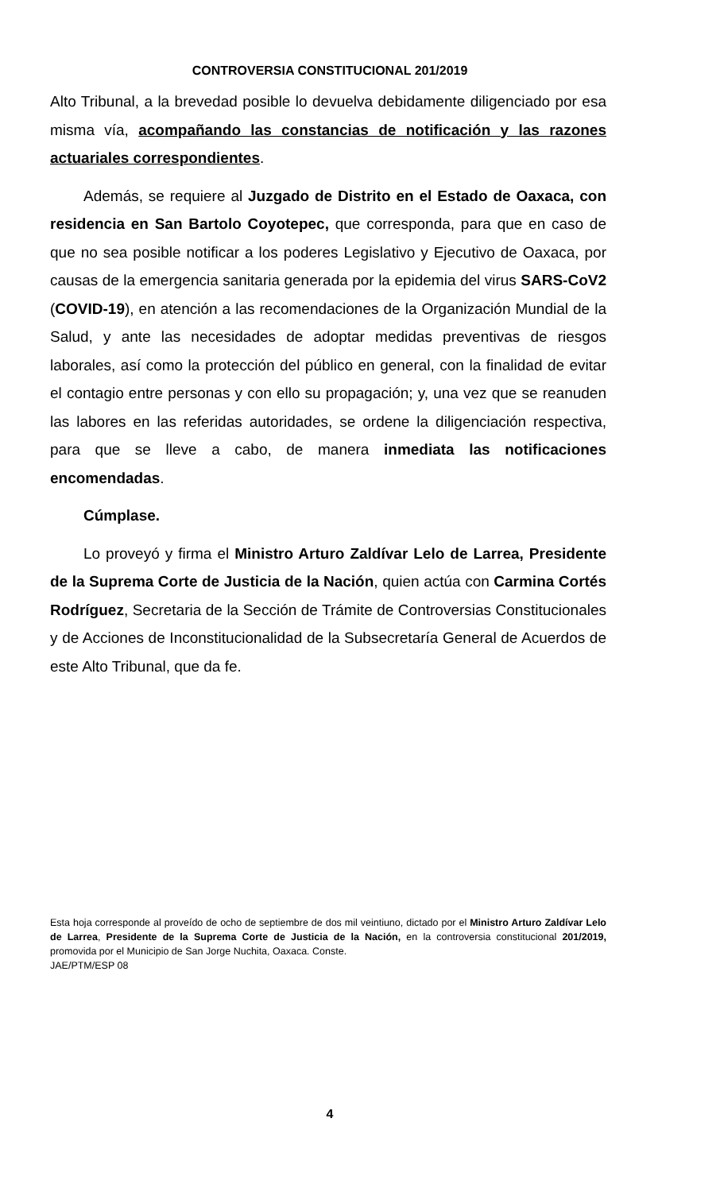CONTROVERSIA CONSTITUCIONAL 201/2019
Alto Tribunal, a la brevedad posible lo devuelva debidamente diligenciado por esa misma vía, acompañando las constancias de notificación y las razones actuariales correspondientes.
Además, se requiere al Juzgado de Distrito en el Estado de Oaxaca, con residencia en San Bartolo Coyotepec, que corresponda, para que en caso de que no sea posible notificar a los poderes Legislativo y Ejecutivo de Oaxaca, por causas de la emergencia sanitaria generada por la epidemia del virus SARS-CoV2 (COVID-19), en atención a las recomendaciones de la Organización Mundial de la Salud, y ante las necesidades de adoptar medidas preventivas de riesgos laborales, así como la protección del público en general, con la finalidad de evitar el contagio entre personas y con ello su propagación; y, una vez que se reanuden las labores en las referidas autoridades, se ordene la diligenciación respectiva, para que se lleve a cabo, de manera inmediata las notificaciones encomendadas.
Cúmplase.
Lo proveyó y firma el Ministro Arturo Zaldívar Lelo de Larrea, Presidente de la Suprema Corte de Justicia de la Nación, quien actúa con Carmina Cortés Rodríguez, Secretaria de la Sección de Trámite de Controversias Constitucionales y de Acciones de Inconstitucionalidad de la Subsecretaría General de Acuerdos de este Alto Tribunal, que da fe.
Esta hoja corresponde al proveído de ocho de septiembre de dos mil veintiuno, dictado por el Ministro Arturo Zaldívar Lelo de Larrea, Presidente de la Suprema Corte de Justicia de la Nación, en la controversia constitucional 201/2019, promovida por el Municipio de San Jorge Nuchita, Oaxaca. Conste.
JAE/PTM/ESP 08
4